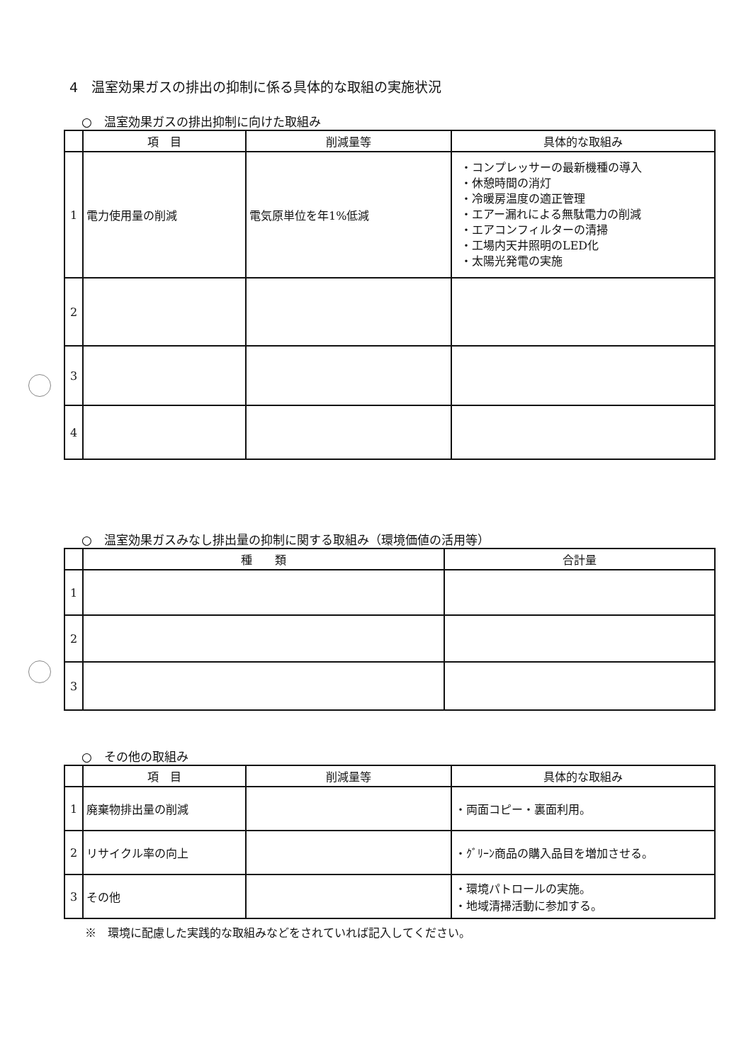4　温室効果ガスの排出の抑制に係る具体的な取組の実施状況
○　温室効果ガスの排出抑制に向けた取組み
| | 項 目 | 削減量等 | 具体的な取組み |
| --- | --- | --- | --- |
| 1 | 電力使用量の削減 | 電気原単位を年1%低減 | ・コンプレッサーの最新機種の導入 ・休憩時間の消灯 ・冷暖房温度の適正管理 ・エアー漏れによる無駄電力の削減 ・エアコンフィルターの清掃 ・工場内天井照明のLED化 ・太陽光発電の実施 |
| 2 | | | |
| 3 | | | |
| 4 | | | |
○　温室効果ガスみなし排出量の抑制に関する取組み（環境価値の活用等）
| | 種 類 | 合計量 |
| --- | --- | --- |
| 1 | | |
| 2 | | |
| 3 | | |
○　その他の取組み
| | 項 目 | 削減量等 | 具体的な取組み |
| --- | --- | --- | --- |
| 1 | 廃棄物排出量の削減 | | ・両面コピー・裏面利用。 |
| 2 | リサイクル率の向上 | | ・ｸﾞﾘｰﾝ商品の購入品目を増加させる。 |
| 3 | その他 | | ・環境パトロールの実施。 ・地域清掃活動に参加する。 |
※　環境に配慮した実践的な取組みなどをされていれば記入してください。